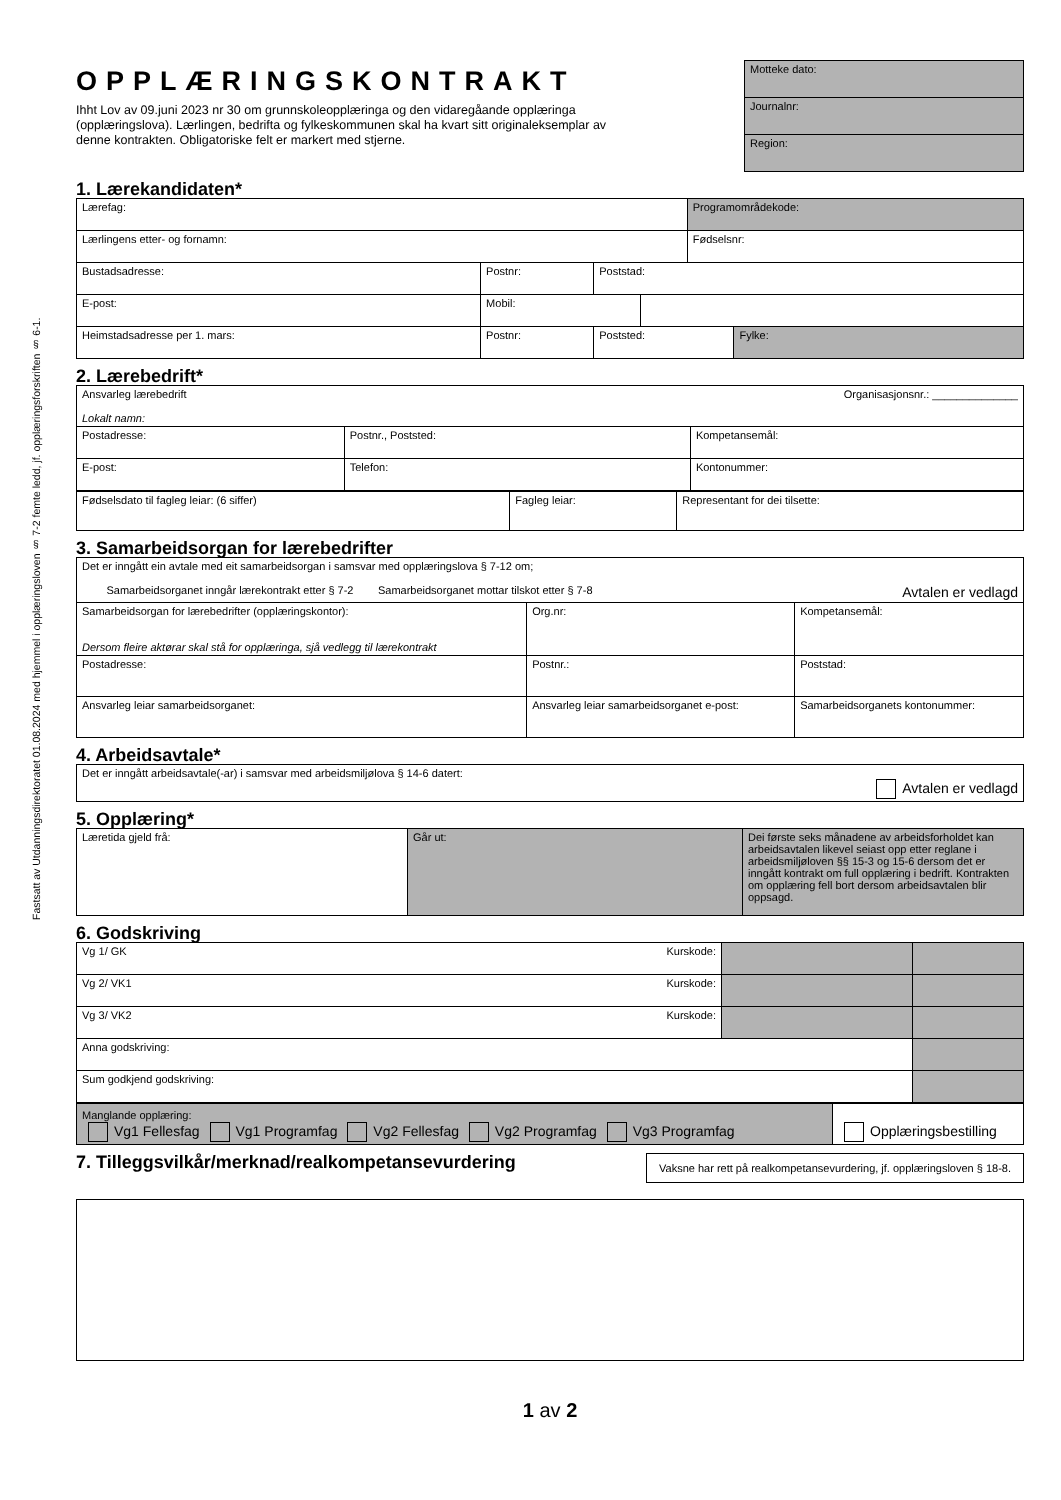Fastsatt av Utdanningsdirektoratet 01.08.2024 med hjemmel i opplæringsloven § 7-2 femte ledd, jf. opplæringsforskriften § 6-1.
OPPLÆRINGSKONTRAKT
Ihht Lov av 09.juni 2023 nr 30 om grunnskoleopplæringa og den vidaregåande opplæringa (opplæringslova). Lærlingen, bedrifta og fylkeskommunen skal ha kvart sitt originaleksemplar av denne kontrakten. Obligatoriske felt er markert med stjerne.
Motteke dato:
Journalnr:
Region:
1. Lærekandidaten*
| Lærefag: | | | | Programområdekode: | |
| Lærlingens etter- og fornamn: | | | | Fødselsnr: | |
| Bustadsadresse: | Postnr: | Poststad: | | | |
| E-post: | Mobil: | | | | |
| Heimstadsadresse per 1. mars: | Postnr: | Poststed: | | | Fylke: |
2. Lærebedrift*
| Ansvarleg lærebedrift Organisasjonsnr.: ______________ Lokalt namn: | | |
| Postadresse: | Postnr., Poststed: | Kompetansemål: |
| E-post: | Telefon: | Kontonummer: |
| Fødselsdato til fagleg leiar: (6 siffer) | Fagleg leiar: | Representant for dei tilsette: |
3. Samarbeidsorgan for lærebedrifter
| Det er inngått ein avtale med eit samarbeidsorgan i samsvar med opplæringslova § 7-12 om; Samarbeidsorganet inngår lærekontrakt etter § 7-2 Samarbeidsorganet mottar tilskot etter § 7-8 Avtalen er vedlagd | | |
| Samarbeidsorgan for lærebedrifter (opplæringskontor): Dersom fleire aktørar skal stå for opplæringa, sjå vedlegg til lærekontrakt | Org.nr: | Kompetansemål: |
| Postadresse: | Postnr.: | Poststad: |
| Ansvarleg leiar samarbeidsorganet: | Ansvarleg leiar samarbeidsorganet e-post: | Samarbeidsorganets kontonummer: |
4. Arbeidsavtale*
| Det er inngått arbeidsavtale(-ar) i samsvar med arbeidsmiljølova § 14-6 datert: Avtalen er vedlagd |
5. Opplæring*
| Læretida gjeld frå: | Går ut: | Dei første seks månadene av arbeidsforholdet kan arbeidsavtalen likevel seiast opp etter reglane i arbeidsmiljøloven §§ 15-3 og 15-6 dersom det er inngått kontrakt om full opplæring i bedrift. Kontrakten om opplæring fell bort dersom arbeidsavtalen blir oppsagd. |
6. Godskriving
| Vg 1/ GK Kurskode: | | |
| Vg 2/ VK1 Kurskode: | | |
| Vg 3/ VK2 Kurskode: | | |
| Anna godskriving: | | |
| Sum godkjend godskriving: | | |
| Manglande opplæring: Vg1 Fellesfag Vg1 Programfag Vg2 Fellesfag Vg2 Programfag Vg3 Programfag | Opplæringsbestilling |
7. Tilleggsvilkår/merknad/realkompetansevurdering
Vaksne har rett på realkompetansevurdering, jf. opplæringsloven § 18-8.
1 av 2